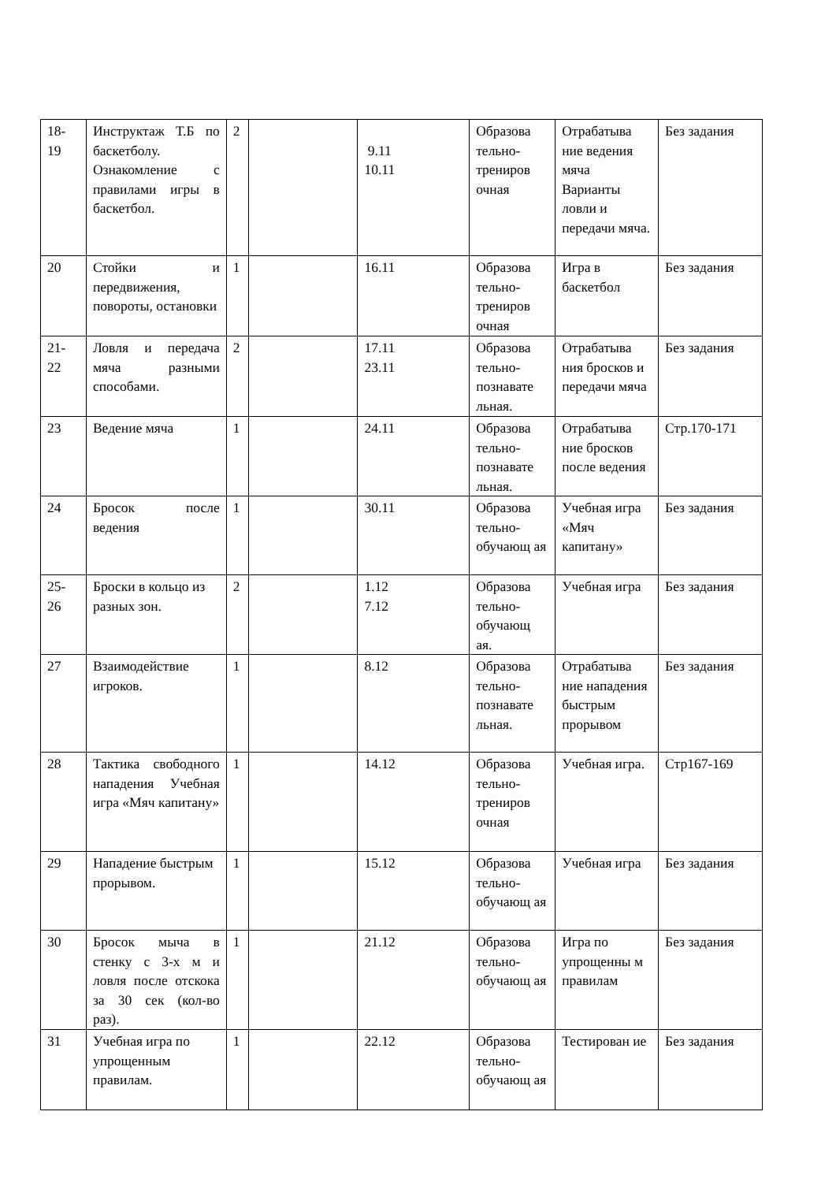| 18- 19 | Инструктаж Т.Б по баскетболу. Ознакомление с правилами игры в баскетбол. | 2 | | 9.11 10.11 | Образова тельно-трениров очная | Отрабатыва ние ведения мяча Варианты ловли и передачи мяча. | Без задания |
| 20 | Стойки и передвижения, повороты, остановки | 1 | | 16.11 | Образова тельно-трениров очная | Игра в баскетбол | Без задания |
| 21- 22 | Ловля и передача мяча разными способами. | 2 | | 17.11 23.11 | Образова тельно-познавате льная. | Отрабатыва ния бросков и передачи мяча | Без задания |
| 23 | Ведение мяча | 1 | | 24.11 | Образова тельно-познавате льная. | Отрабатыва ние бросков после ведения | Стр.170-171 |
| 24 | Бросок после ведения | 1 | | 30.11 | Образова тельно-обучающ ая | Учебная игра «Мяч капитану» | Без задания |
| 25- 26 | Броски в кольцо из разных зон. | 2 | | 1.12 7.12 | Образова тельно-обучающ ая. | Учебная игра | Без задания |
| 27 | Взаимодействие игроков. | 1 | | 8.12 | Образова тельно-познавате льная. | Отрабатыва ние нападения быстрым прорывом | Без задания |
| 28 | Тактика свободного нападения Учебная игра «Мяч капитану» | 1 | | 14.12 | Образова тельно-трениров очная | Учебная игра. | Стр167-169 |
| 29 | Нападение быстрым прорывом. | 1 | | 15.12 | Образова тельно-обучающ ая | Учебная игра | Без задания |
| 30 | Бросок мыча в стенку с 3-х м и ловля после отскока за 30 сек (кол-во раз). | 1 | | 21.12 | Образова тельно-обучающ ая | Игра по упрощенны м правилам | Без задания |
| 31 | Учебная игра по упрощенным правилам. | 1 | | 22.12 | Образова тельно-обучающ ая | Тестирован ие | Без задания |